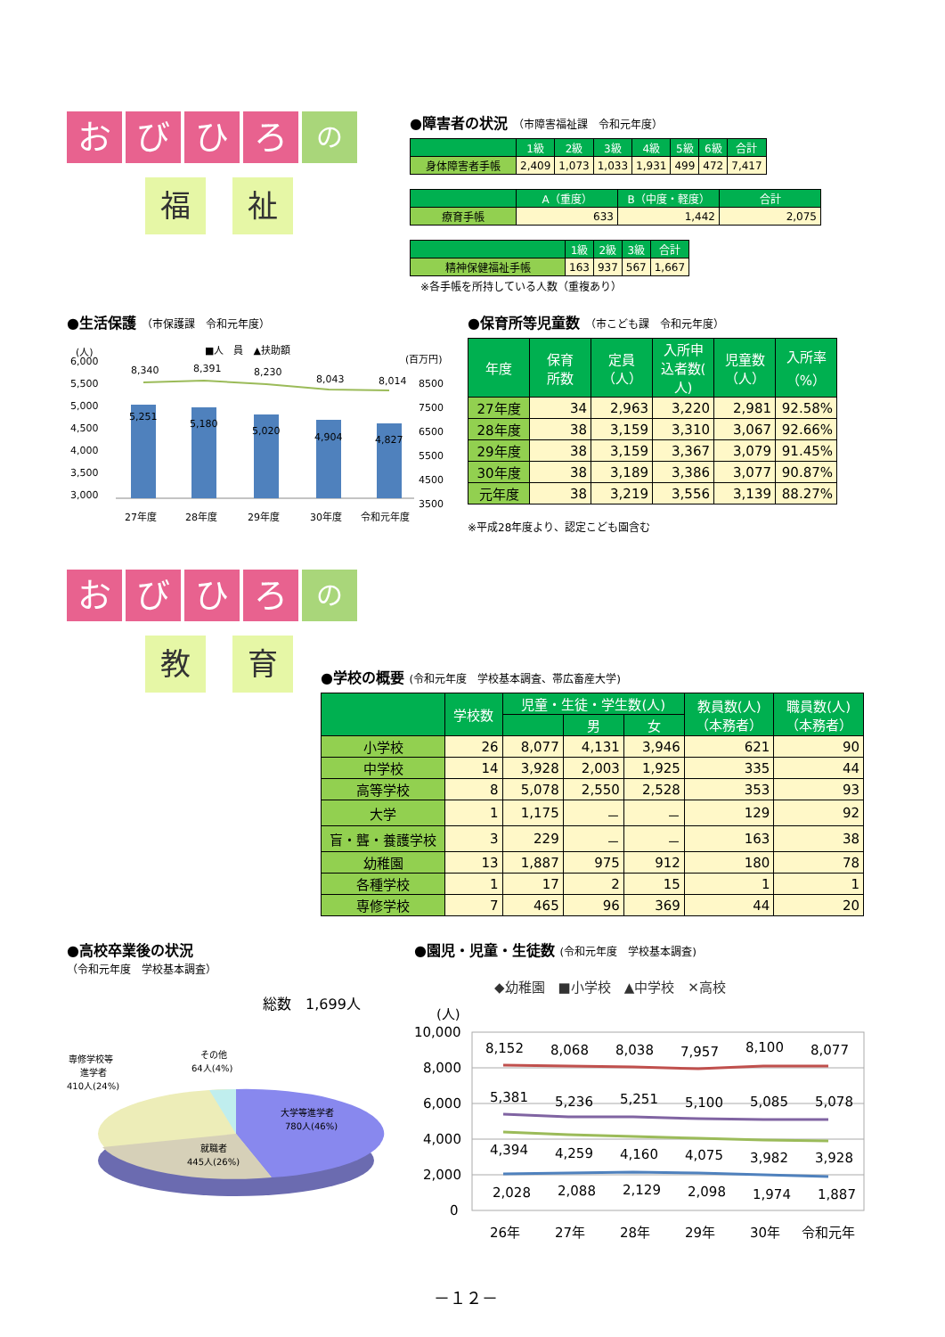おびひろ の
福祉
●障害者の状況 （市障害福祉課　令和元年度）
| | 1級 | 2級 | 3級 | 4級 | 5級 | 6級 | 合計 |
| --- | --- | --- | --- | --- | --- | --- | --- |
| 身体障害者手帳 | 2,409 | 1,073 | 1,033 | 1,931 | 499 | 472 | 7,417 |
| | A（重度） | B（中度・軽度） | 合計 |
| --- | --- | --- | --- |
| 療育手帳 | 633 | 1,442 | 2,075 |
| | 1級 | 2級 | 3級 | 合計 |
| --- | --- | --- | --- | --- |
| 精神保健福祉手帳 | 163 | 937 | 567 | 1,667 |
※各手帳を所持している人数（重複あり）
●生活保護 （市保護課　令和元年度）
■人　員　▲扶助額
(人)
(百万円)
6,000
5,500
5,000
4,500
4,000
3,500
3,000
8500
7500
6500
5500
4500
3500
8,340
8,391
8,230
8,043
8,014
5,251
5,180
5,020
4,904
4,827
27年度
28年度
29年度
30年度
令和元年度
●保育所等児童数 （市こども課　令和元年度）
| 年度 | 保育 所数 | 定員 （人） | 入所申 込者数( 人) | 児童数 （人） | 入所率 （%） |
| --- | --- | --- | --- | --- | --- |
| 27年度 | 34 | 2,963 | 3,220 | 2,981 | 92.58% |
| 28年度 | 38 | 3,159 | 3,310 | 3,067 | 92.66% |
| 29年度 | 38 | 3,159 | 3,367 | 3,079 | 91.45% |
| 30年度 | 38 | 3,189 | 3,386 | 3,077 | 90.87% |
| 元年度 | 38 | 3,219 | 3,556 | 3,139 | 88.27% |
※平成28年度より、認定こども園含む
おびひろ の
教育
●学校の概要 (令和元年度　学校基本調査、帯広畜産大学)
| | 学校数 | 児童・生徒・学生数(人) | | | 教員数(人) （本務者） | 職員数(人) （本務者） |
| --- | --- | --- | --- | --- | --- | --- |
| | | | 男 | 女 | | |
| 小学校 | 26 | 8,077 | 4,131 | 3,946 | 621 | 90 |
| 中学校 | 14 | 3,928 | 2,003 | 1,925 | 335 | 44 |
| 高等学校 | 8 | 5,078 | 2,550 | 2,528 | 353 | 93 |
| 大学 | 1 | 1,175 | － | － | 129 | 92 |
| 盲・聾・養護学校 | 3 | 229 | － | － | 163 | 38 |
| 幼稚園 | 13 | 1,887 | 975 | 912 | 180 | 78 |
| 各種学校 | 1 | 17 | 2 | 15 | 1 | 1 |
| 専修学校 | 7 | 465 | 96 | 369 | 44 | 20 |
●高校卒業後の状況
（令和元年度　学校基本調査）
総数　1,699人
専修学校等
進学者
410人(24%)
その他
64人(4%)
大学等進学者
780人(46%)
就職者
445人(26%)
●園児・児童・生徒数 (令和元年度　学校基本調査)
◆幼稚園　■小学校　▲中学校　✕高校
(人)
10,000
8,000
6,000
4,000
2,000
0
8,152
8,068
8,038
7,957
8,100
8,077
5,381
5,236
5,251
5,100
5,085
5,078
4,394
4,259
4,160
4,075
3,982
3,928
2,028
2,088
2,129
2,098
1,974
1,887
26年
27年
28年
29年
30年
令和元年
－１２－